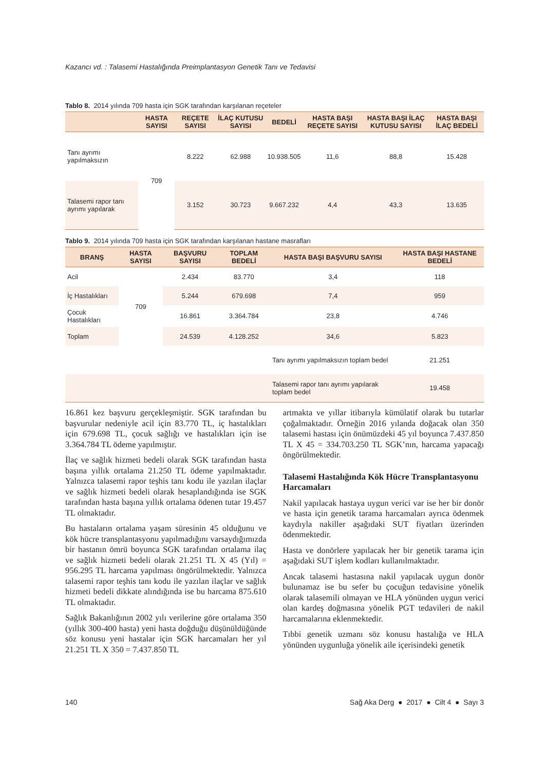Kazancı vd. : Talasemi Hastalığında Preimplantasyon Genetik Tanı ve Tedavisi
Tablo 8. 2014 yılında 709 hasta için SGK tarafından karşılanan reçeteler
| | HASTA SAYISI | REÇETE SAYISI | İLAÇ KUTUSU SAYISI | BEDELİ | HASTA BAŞI REÇETE SAYISI | HASTA BAŞI İLAÇ KUTUSU SAYISI | HASTA BAŞI İLAÇ BEDELİ |
| --- | --- | --- | --- | --- | --- | --- | --- |
| Tanı ayrımı yapılmaksızın | 709 | 8.222 | 62.988 | 10.938.505 | 11,6 | 88,8 | 15.428 |
| Talasemi rapor tanı ayrımı yapılarak | | 3.152 | 30.723 | 9.667.232 | 4,4 | 43,3 | 13.635 |
Tablo 9. 2014 yılında 709 hasta için SGK tarafından karşılanan hastane masrafları
| BRANŞ | HASTA SAYISI | BAŞVURU SAYISI | TOPLAM BEDELİ | HASTA BAŞI BAŞVURU SAYISI | HASTA BAŞI HASTANE BEDELİ |
| --- | --- | --- | --- | --- | --- |
| Acil | 709 | 2.434 | 83.770 | 3,4 | 118 |
| İç Hastalıkları | | 5.244 | 679.698 | 7,4 | 959 |
| Çocuk Hastalıkları | | 16.861 | 3.364.784 | 23,8 | 4.746 |
| Toplam | | 24.539 | 4.128.252 | 34,6 | 5.823 |
| | | | | Tanı ayrımı yapılmaksızın toplam bedel | 21.251 |
| | | | | Talasemi rapor tanı ayrımı yapılarak toplam bedel | 19.458 |
16.861 kez başvuru gerçekleşmiştir. SGK tarafından bu başvurular nedeniyle acil için 83.770 TL, iç hastalıkları için 679.698 TL, çocuk sağlığı ve hastalıkları için ise 3.364.784 TL ödeme yapılmıştır.
İlaç ve sağlık hizmeti bedeli olarak SGK tarafından hasta başına yıllık ortalama 21.250 TL ödeme yapılmaktadır. Yalnızca talasemi rapor teşhis tanı kodu ile yazılan ilaçlar ve sağlık hizmeti bedeli olarak hesaplandığında ise SGK tarafından hasta başına yıllık ortalama ödenen tutar 19.457 TL olmaktadır.
Bu hastaların ortalama yaşam süresinin 45 olduğunu ve kök hücre transplantasyonu yapılmadığını varsaydığımızda bir hastanın ömrü boyunca SGK tarafından ortalama ilaç ve sağlık hizmeti bedeli olarak 21.251 TL X 45 (Yıl) = 956.295 TL harcama yapılması öngörülmektedir. Yalnızca talasemi rapor teşhis tanı kodu ile yazılan ilaçlar ve sağlık hizmeti bedeli dikkate alındığında ise bu harcama 875.610 TL olmaktadır.
Sağlık Bakanlığının 2002 yılı verilerine göre ortalama 350 (yıllık 300-400 hasta) yeni hasta doğduğu düşünüldüğünde söz konusu yeni hastalar için SGK harcamaları her yıl 21.251 TL X 350 = 7.437.850 TL
artmakta ve yıllar itibarıyla kümülatif olarak bu tutarlar çoğalmaktadır. Örneğin 2016 yılanda doğacak olan 350 talasemi hastası için önümüzdeki 45 yıl boyunca 7.437.850 TL X 45 = 334.703.250 TL SGK’nın, harcama yapacağı öngörülmektedir.
Talasemi Hastalığında Kök Hücre Transplantasyonu Harcamaları
Nakil yapılacak hastaya uygun verici var ise her bir donör ve hasta için genetik tarama harcamaları ayrıca ödenmek kaydıyla nakiller aşağıdaki SUT fiyatları üzerinden ödenmektedir.
Hasta ve donörlere yapılacak her bir genetik tarama için aşağıdaki SUT işlem kodları kullanılmaktadır.
Ancak talasemi hastasına nakil yapılacak uygun donör bulunamaz ise bu sefer bu çocuğun tedavisine yönelik olarak talasemili olmayan ve HLA yönünden uygun verici olan kardeş doğmasına yönelik PGT tedavileri de nakil harcamalarına eklenmektedir.
Tıbbi genetik uzmanı söz konusu hastalığa ve HLA yönünden uygunluğa yönelik aile içerisindeki genetik
140 Sağ Aka Derg ● 2017 ● Cilt 4 ● Sayı 3